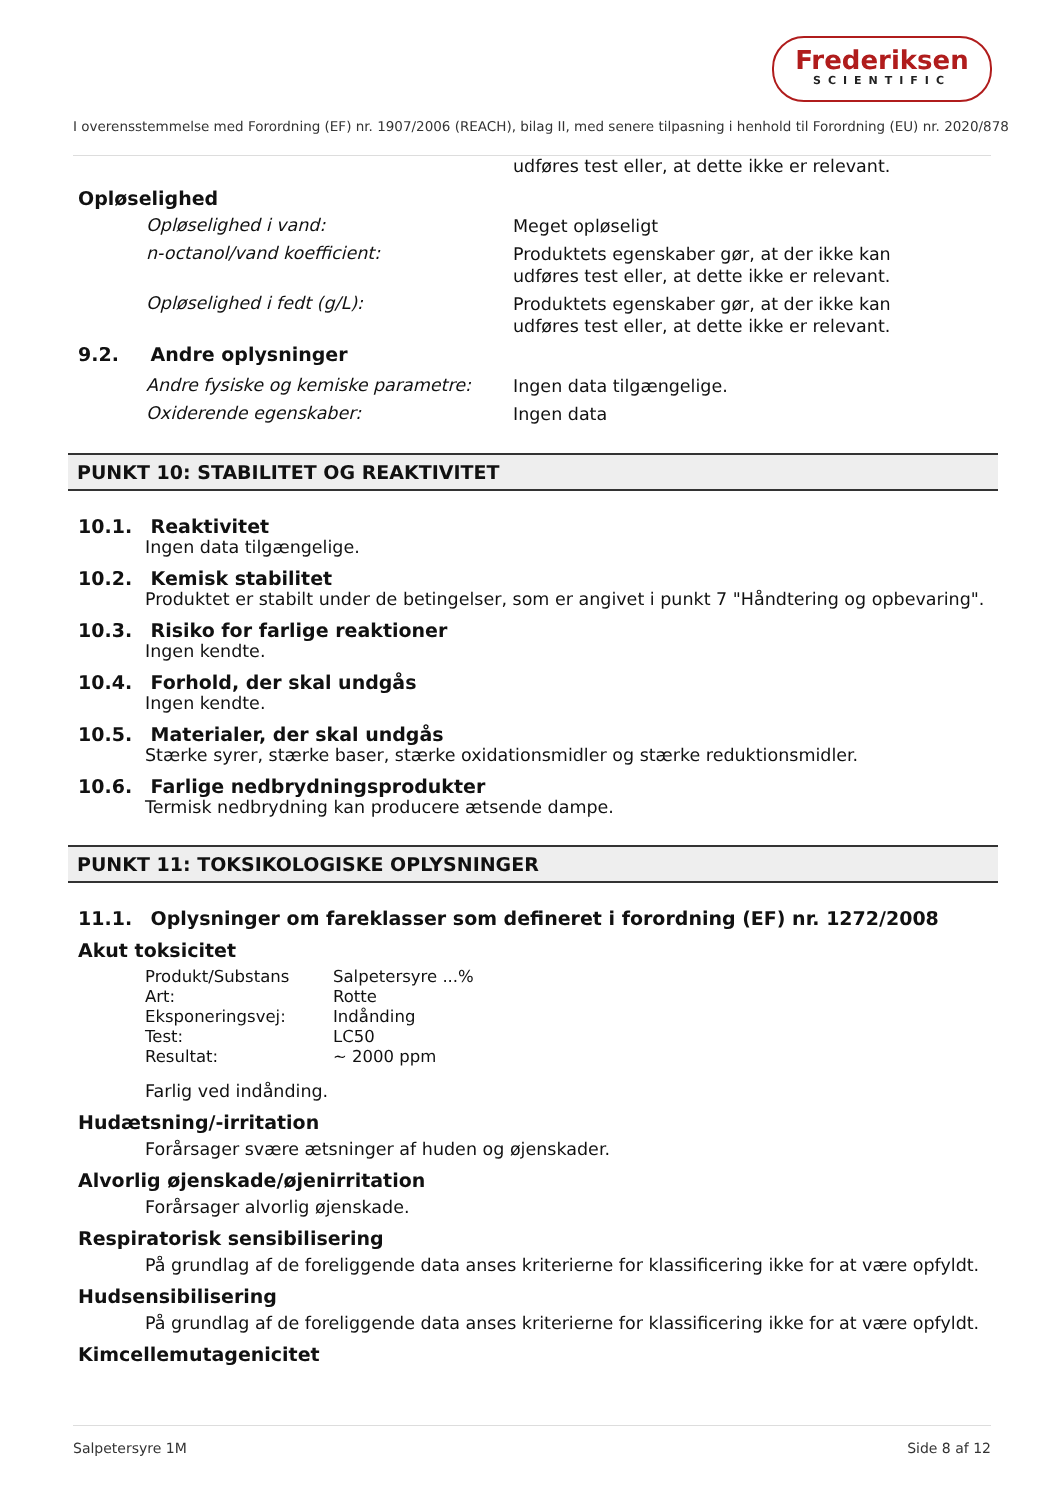Frederiksen
SCIENTIFIC
I overensstemmelse med Forordning (EF) nr. 1907/2006 (REACH), bilag II, med senere tilpasning i henhold til Forordning (EU) nr. 2020/878
udføres test eller, at dette ikke er relevant.
Opløselighed
Opløselighed i vand:
Meget opløseligt
n-octanol/vand koefficient:
Produktets egenskaber gør, at der ikke kan udføres test eller, at dette ikke er relevant.
Opløselighed i fedt (g/L):
Produktets egenskaber gør, at der ikke kan udføres test eller, at dette ikke er relevant.
9.2. Andre oplysninger
Andre fysiske og kemiske parametre:
Ingen data tilgængelige.
Oxiderende egenskaber:
Ingen data
PUNKT 10: STABILITET OG REAKTIVITET
10.1. Reaktivitet
Ingen data tilgængelige.
10.2. Kemisk stabilitet
Produktet er stabilt under de betingelser, som er angivet i punkt 7 "Håndtering og opbevaring".
10.3. Risiko for farlige reaktioner
Ingen kendte.
10.4. Forhold, der skal undgås
Ingen kendte.
10.5. Materialer, der skal undgås
Stærke syrer, stærke baser, stærke oxidationsmidler og stærke reduktionsmidler.
10.6. Farlige nedbrydningsprodukter
Termisk nedbrydning kan producere ætsende dampe.
PUNKT 11: TOKSIKOLOGISKE OPLYSNINGER
11.1. Oplysninger om fareklasser som defineret i forordning (EF) nr. 1272/2008
Akut toksicitet
| Produkt/Substans | Salpetersyre ...% |
| Art: | Rotte |
| Eksponeringsvej: | Indånding |
| Test: | LC50 |
| Resultat: | ~ 2000 ppm |
Farlig ved indånding.
Hudætsning/-irritation
Forårsager svære ætsninger af huden og øjenskader.
Alvorlig øjenskade/øjenirritation
Forårsager alvorlig øjenskade.
Respiratorisk sensibilisering
På grundlag af de foreliggende data anses kriterierne for klassificering ikke for at være opfyldt.
Hudsensibilisering
På grundlag af de foreliggende data anses kriterierne for klassificering ikke for at være opfyldt.
Kimcellemutagenicitet
Salpetersyre 1M Side 8 af 12